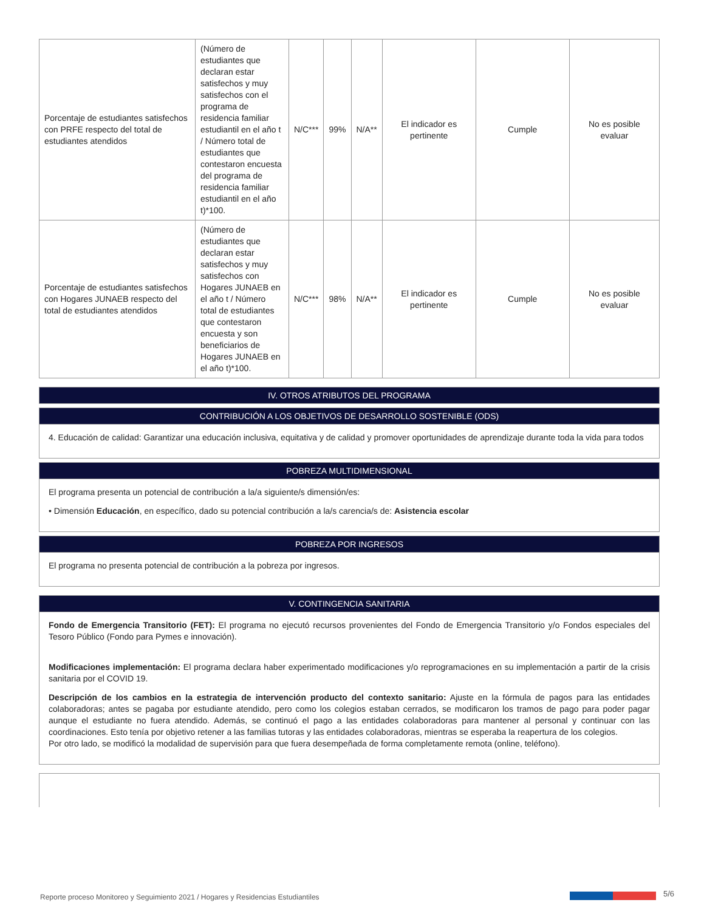| Porcentaje de estudiantes satisfechos con PRFE respecto del total de estudiantes atendidos | (Número de estudiantes que declaran estar satisfechos y muy satisfechos con el programa de residencia familiar estudiantil en el año t / Número total de estudiantes que contestaron encuesta del programa de residencia familiar estudiantil en el año t)*100. | N/C*** | 99% | N/A** | El indicador es pertinente | Cumple | No es posible evaluar |
| Porcentaje de estudiantes satisfechos con Hogares JUNAEB respecto del total de estudiantes atendidos | (Número de estudiantes que declaran estar satisfechos y muy satisfechos con Hogares JUNAEB en el año t / Número total de estudiantes que contestaron encuesta y son beneficiarios de Hogares JUNAEB en el año t)*100. | N/C*** | 98% | N/A** | El indicador es pertinente | Cumple | No es posible evaluar |
IV. OTROS ATRIBUTOS DEL PROGRAMA
CONTRIBUCIÓN A LOS OBJETIVOS DE DESARROLLO SOSTENIBLE (ODS)
4. Educación de calidad: Garantizar una educación inclusiva, equitativa y de calidad y promover oportunidades de aprendizaje durante toda la vida para todos
POBREZA MULTIDIMENSIONAL
El programa presenta un potencial de contribución a la/a siguiente/s dimensión/es:
• Dimensión Educación, en específico, dado su potencial contribución a la/s carencia/s de: Asistencia escolar
POBREZA POR INGRESOS
El programa no presenta potencial de contribución a la pobreza por ingresos.
V. CONTINGENCIA SANITARIA
Fondo de Emergencia Transitorio (FET): El programa no ejecutó recursos provenientes del Fondo de Emergencia Transitorio y/o Fondos especiales del Tesoro Público (Fondo para Pymes e innovación).
Modificaciones implementación: El programa declara haber experimentado modificaciones y/o reprogramaciones en su implementación a partir de la crisis sanitaria por el COVID 19.
Descripción de los cambios en la estrategia de intervención producto del contexto sanitario: Ajuste en la fórmula de pagos para las entidades colaboradoras; antes se pagaba por estudiante atendido, pero como los colegios estaban cerrados, se modificaron los tramos de pago para poder pagar aunque el estudiante no fuera atendido. Además, se continuó el pago a las entidades colaboradoras para mantener al personal y continuar con las coordinaciones. Esto tenía por objetivo retener a las familias tutoras y las entidades colaboradoras, mientras se esperaba la reapertura de los colegios.
Por otro lado, se modificó la modalidad de supervisión para que fuera desempeñada de forma completamente remota (online, teléfono).
Reporte proceso Monitoreo y Seguimiento 2021 / Hogares y Residencias Estudiantiles
5/6